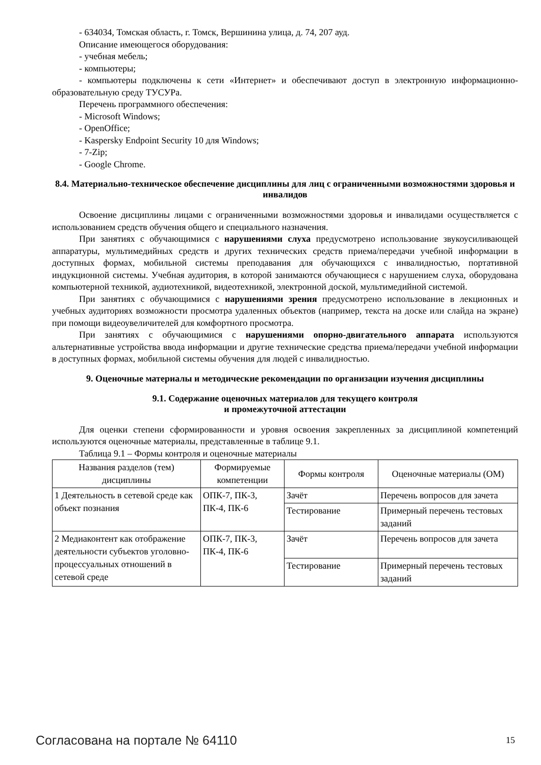- 634034, Томская область, г. Томск, Вершинина улица, д. 74, 207 ауд.
Описание имеющегося оборудования:
- учебная мебель;
- компьютеры;
- компьютеры подключены к сети «Интернет» и обеспечивают доступ в электронную информационно-образовательную среду ТУСУРа.
Перечень программного обеспечения:
- Microsoft Windows;
- OpenOffice;
- Kaspersky Endpoint Security 10 для Windows;
- 7-Zip;
- Google Chrome.
8.4. Материально-техническое обеспечение дисциплины для лиц с ограниченными возможностями здоровья и инвалидов
Освоение дисциплины лицами с ограниченными возможностями здоровья и инвалидами осуществляется с использованием средств обучения общего и специального назначения.
При занятиях с обучающимися с нарушениями слуха предусмотрено использование звукоусиливающей аппаратуры, мультимедийных средств и других технических средств приема/передачи учебной информации в доступных формах, мобильной системы преподавания для обучающихся с инвалидностью, портативной индукционной системы. Учебная аудитория, в которой занимаются обучающиеся с нарушением слуха, оборудована компьютерной техникой, аудиотехникой, видеотехникой, электронной доской, мультимедийной системой.
При занятиях с обучающимися с нарушениями зрения предусмотрено использование в лекционных и учебных аудиториях возможности просмотра удаленных объектов (например, текста на доске или слайда на экране) при помощи видеоувеличителей для комфортного просмотра.
При занятиях с обучающимися с нарушениями опорно-двигательного аппарата используются альтернативные устройства ввода информации и другие технические средства приема/передачи учебной информации в доступных формах, мобильной системы обучения для людей с инвалидностью.
9. Оценочные материалы и методические рекомендации по организации изучения дисциплины
9.1. Содержание оценочных материалов для текущего контроля
и промежуточной аттестации
Для оценки степени сформированности и уровня освоения закрепленных за дисциплиной компетенций используются оценочные материалы, представленные в таблице 9.1.
Таблица 9.1 – Формы контроля и оценочные материалы
| Названия разделов (тем) дисциплины | Формируемые компетенции | Формы контроля | Оценочные материалы (ОМ) |
| --- | --- | --- | --- |
| 1 Деятельность в сетевой среде как объект познания | ОПК-7, ПК-3, ПК-4, ПК-6 | Зачёт | Перечень вопросов для зачета |
| | | Тестирование | Примерный перечень тестовых заданий |
| 2 Медиаконтент как отображение деятельности субъектов уголовно-процессуальных отношений в сетевой среде | ОПК-7, ПК-3, ПК-4, ПК-6 | Зачёт | Перечень вопросов для зачета |
| | | Тестирование | Примерный перечень тестовых заданий |
Согласована на портале № 64110 15